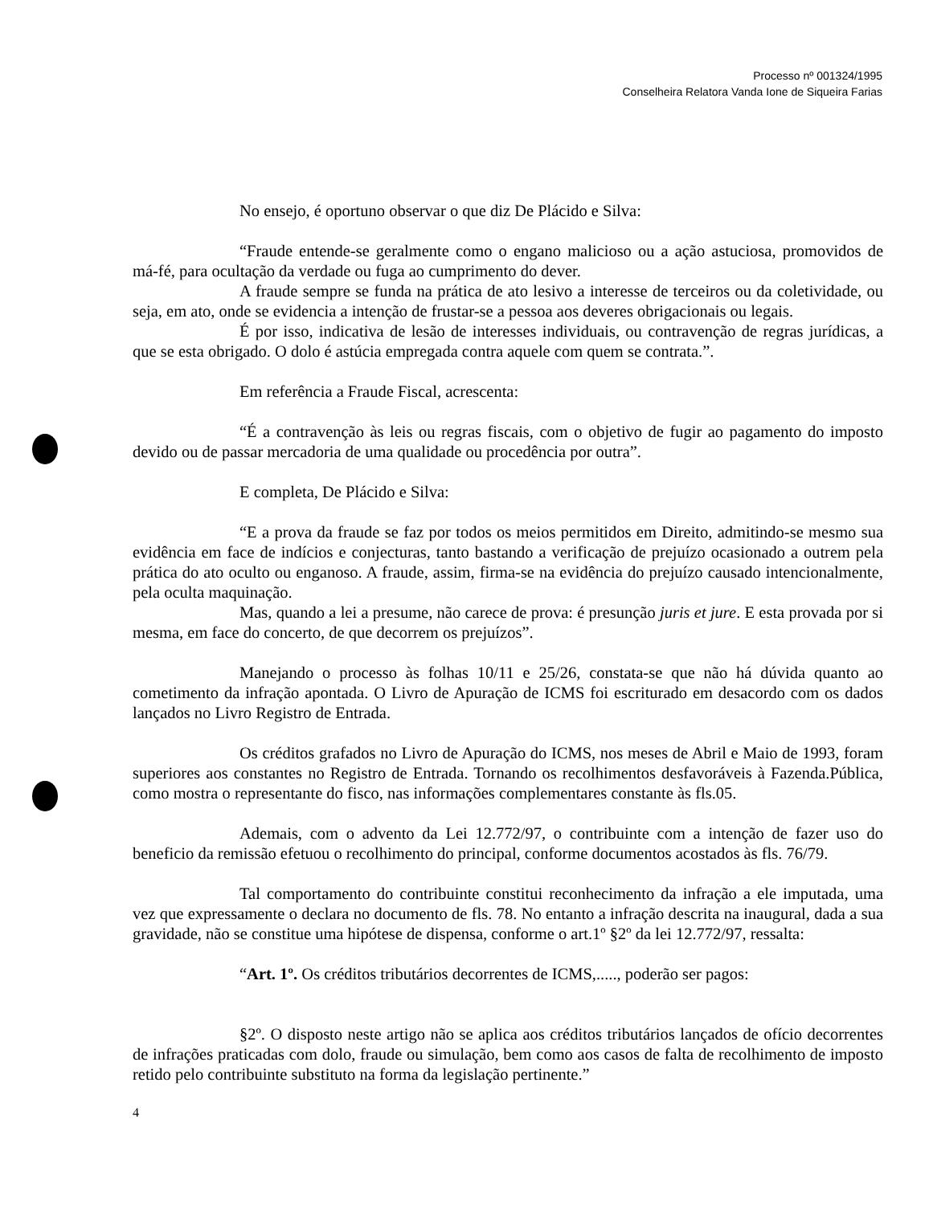Processo nº 001324/1995
Conselheira Relatora Vanda Ione de Siqueira Farias
No ensejo, é oportuno observar o que diz De Plácido e Silva:
“Fraude entende-se geralmente como o engano malicioso ou a ação astuciosa, promovidos de má-fé, para ocultação da verdade ou fuga ao cumprimento do dever.
A fraude sempre se funda na prática de ato lesivo a interesse de terceiros ou da coletividade, ou seja, em ato, onde se evidencia a intenção de frustar-se a pessoa aos deveres obrigacionais ou legais.
É por isso, indicativa de lesão de interesses individuais, ou contravenção de regras jurídicas, a que se esta obrigado. O dolo é astúcia empregada contra aquele com quem se contrata.”.
Em referência a Fraude Fiscal, acrescenta:
“É a contravenção às leis ou regras fiscais, com o objetivo de fugir ao pagamento do imposto devido ou de passar mercadoria de uma qualidade ou procedência por outra”.
E completa, De Plácido e Silva:
“E a prova da fraude se faz por todos os meios permitidos em Direito, admitindo-se mesmo sua evidência em face de indícios e conjecturas, tanto bastando a verificação de prejuízo ocasionado a outrem pela prática do ato oculto ou enganoso. A fraude, assim, firma-se na evidência do prejuízo causado intencionalmente, pela oculta maquinação.
Mas, quando a lei a presume, não carece de prova: é presunção juris et jure. E esta provada por si mesma, em face do concerto, de que decorrem os prejuízos”.
Manejando o processo às folhas 10/11 e 25/26, constata-se que não há dúvida quanto ao cometimento da infração apontada. O Livro de Apuração de ICMS foi escriturado em desacordo com os dados lançados no Livro Registro de Entrada.
Os créditos grafados no Livro de Apuração do ICMS, nos meses de Abril e Maio de 1993, foram superiores aos constantes no Registro de Entrada. Tornando os recolhimentos desfavoráveis à Fazenda.Pública, como mostra o representante do fisco, nas informações complementares constante às fls.05.
Ademais, com o advento da Lei 12.772/97, o contribuinte com a intenção de fazer uso do beneficio da remissão efetuou o recolhimento do principal, conforme documentos acostados às fls. 76/79.
Tal comportamento do contribuinte constitui reconhecimento da infração a ele imputada, uma vez que expressamente o declara no documento de fls. 78. No entanto a infração descrita na inaugural, dada a sua gravidade, não se constitue uma hipótese de dispensa, conforme o art.1º §2º da lei 12.772/97, ressalta:
“Art. 1º. Os créditos tributários decorrentes de ICMS,....., poderão ser pagos:
§2º. O disposto neste artigo não se aplica aos créditos tributários lançados de ofício decorrentes de infrações praticadas com dolo, fraude ou simulação, bem como aos casos de falta de recolhimento de imposto retido pelo contribuinte substituto na forma da legislação pertinente.”
4